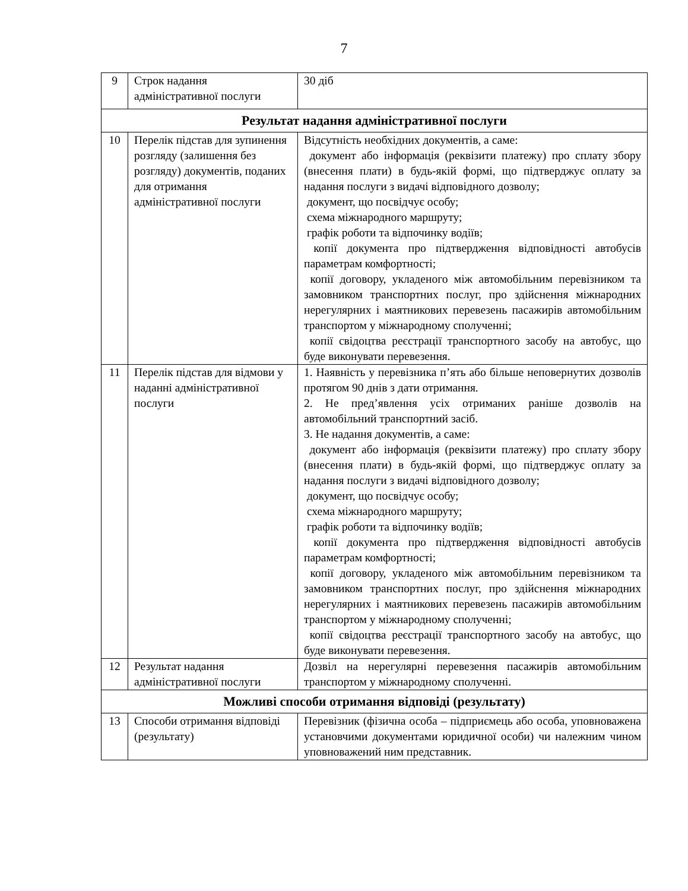7
| 9 | Строк надання адміністративної послуги | 30 діб |
| Результат надання адміністративної послуги | | |
| 10 | Перелік підстав для зупинення розгляду (залишення без розгляду) документів, поданих для отримання адміністративної послуги | Відсутність необхідних документів, а саме: документ або інформація (реквізити платежу) про сплату збору (внесення плати) в будь-якій формі, що підтверджує оплату за надання послуги з видачі відповідного дозволу; документ, що посвідчує особу; схема міжнародного маршруту; графік роботи та відпочинку водіїв; копії документа про підтвердження відповідності автобусів параметрам комфортності; копії договору, укладеного між автомобільним перевізником та замовником транспортних послуг, про здійснення міжнародних нерегулярних і маятникових перевезень пасажирів автомобільним транспортом у міжнародному сполученні; копії свідоцтва реєстрації транспортного засобу на автобус, що буде виконувати перевезення. |
| 11 | Перелік підстав для відмови у наданні адміністративної послуги | 1. Наявність у перевізника п’ять або більше неповернутих дозволів протягом 90 днів з дати отримання. 2. Не пред’явлення усіх отриманих раніше дозволів на автомобільний транспортний засіб. 3. Не надання документів, а саме: документ або інформація (реквізити платежу) про сплату збору (внесення плати) в будь-якій формі, що підтверджує оплату за надання послуги з видачі відповідного дозволу; документ, що посвідчує особу; схема міжнародного маршруту; графік роботи та відпочинку водіїв; копії документа про підтвердження відповідності автобусів параметрам комфортності; копії договору, укладеного між автомобільним перевізником та замовником транспортних послуг, про здійснення міжнародних нерегулярних і маятникових перевезень пасажирів автомобільним транспортом у міжнародному сполученні; копії свідоцтва реєстрації транспортного засобу на автобус, що буде виконувати перевезення. |
| 12 | Результат надання адміністративної послуги | Дозвіл на нерегулярні перевезення пасажирів автомобільним транспортом у міжнародному сполученні. |
| Можливі способи отримання відповіді (результату) | | |
| 13 | Способи отримання відповіді (результату) | Перевізник (фізична особа – підприємець або особа, уповноважена установчими документами юридичної особи) чи належним чином уповноважений ним представник. |